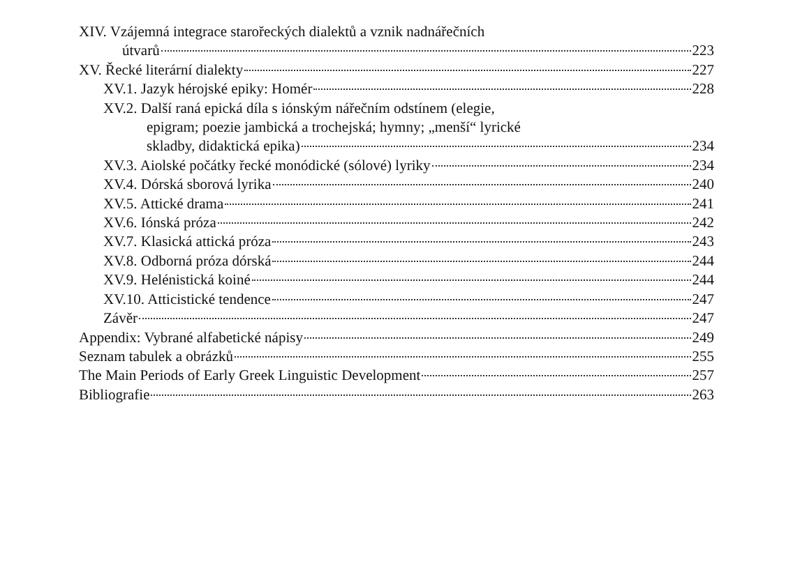XIV. Vzájemná integrace starořeckých dialektů a vznik nadnářečních
útvarů 223
XV. Řecké literární dialekty 227
XV.1. Jazyk hérojské epiky: Homér 228
XV.2. Další raná epická díla s iónským nářečním odstínem (elegie,
epigram; poezie jambická a trochejská; hymny; „menší“ lyrické
skladby, didaktická epika) 234
XV.3. Aiolské počátky řecké monódické (sólové) lyriky 234
XV.4. Dórská sborová lyrika 240
XV.5. Attické drama 241
XV.6. Iónská próza 242
XV.7. Klasická attická próza 243
XV.8. Odborná próza dórská 244
XV.9. Helénistická koiné 244
XV.10. Atticistické tendence 247
Závěr 247
Appendix: Vybrané alfabetické nápisy 249
Seznam tabulek a obrázků 255
The Main Periods of Early Greek Linguistic Development 257
Bibliografie 263